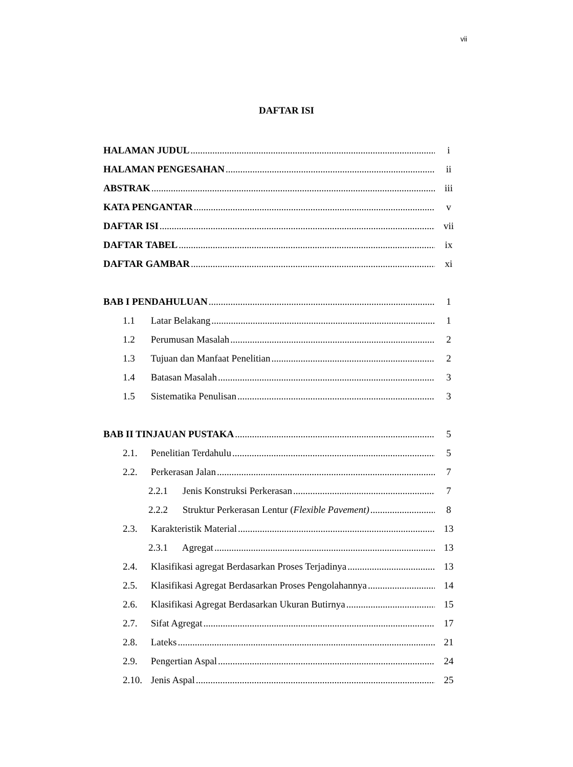vii
DAFTAR ISI
HALAMAN JUDUL i
HALAMAN PENGESAHAN ii
ABSTRAK iii
KATA PENGANTAR v
DAFTAR ISI vii
DAFTAR TABEL ix
DAFTAR GAMBAR xi
BAB I PENDAHULUAN 1
1.1 Latar Belakang 1
1.2 Perumusan Masalah 2
1.3 Tujuan dan Manfaat Penelitian 2
1.4 Batasan Masalah 3
1.5 Sistematika Penulisan 3
BAB II TINJAUAN PUSTAKA 5
2.1. Penelitian Terdahulu 5
2.2. Perkerasan Jalan 7
2.2.1 Jenis Konstruksi Perkerasan 7
2.2.2 Struktur Perkerasan Lentur (Flexible Pavement) 8
2.3. Karakteristik Material 13
2.3.1 Agregat 13
2.4. Klasifikasi agregat Berdasarkan Proses Terjadinya 13
2.5. Klasifikasi Agregat Berdasarkan Proses Pengolahannya 14
2.6. Klasifikasi Agregat Berdasarkan Ukuran Butirnya 15
2.7. Sifat Agregat 17
2.8. Lateks 21
2.9. Pengertian Aspal 24
2.10. Jenis Aspal 25